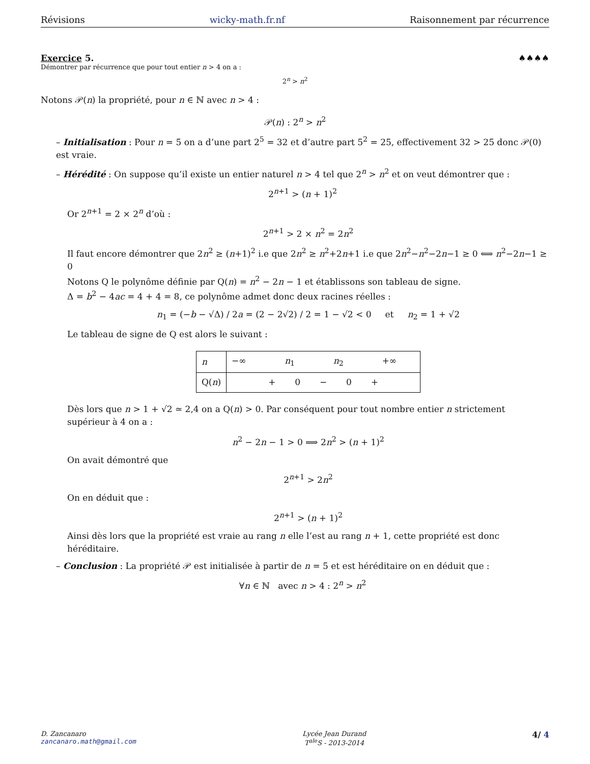Révisions wicky-math.fr.nf Raisonnement par récurrence
Exercice 5. ♠♠♠♠
Démontrer par récurrence que pour tout entier n > 4 on a :
2<sup>n</sup> > n<sup>2</sup>
Notons 𝒫(n) la propriété, pour n ∈ ℕ avec n > 4 :
𝒫(n) : 2<sup>n</sup> > n<sup>2</sup>
– Initialisation : Pour n = 5 on a d’une part 2<sup>5</sup> = 32 et d’autre part 5<sup>2</sup> = 25, effectivement 32 > 25 donc 𝒫(0) est vraie.
– Hérédité : On suppose qu’il existe un entier naturel n > 4 tel que 2<sup>n</sup> > n<sup>2</sup> et on veut démontrer que :
2<sup>n+1</sup> > (n + 1)<sup>2</sup>
Or 2<sup>n+1</sup> = 2 × 2<sup>n</sup> d’où :
2<sup>n+1</sup> > 2 × n<sup>2</sup> = 2n<sup>2</sup>
Il faut encore démontrer que 2n<sup>2</sup> ≥ (n+1)<sup>2</sup> i.e que 2n<sup>2</sup> ≥ n<sup>2</sup>+2n+1 i.e que 2n<sup>2</sup>−n<sup>2</sup>−2n−1 ≥ 0 ⟺ n<sup>2</sup>−2n−1 ≥ 0
Notons Q le polynôme définie par Q(n) = n<sup>2</sup> − 2n − 1 et établissons son tableau de signe.
Δ = b<sup>2</sup> − 4ac = 4 + 4 = 8, ce polynôme admet donc deux racines réelles :
n<sub>1</sub> = (−b − √Δ) / 2a = (2 − 2√2) / 2 = 1 − √2 < 0 et n<sub>2</sub> = 1 + √2
Le tableau de signe de Q est alors le suivant :
| n | −∞ n<sub>1</sub> n<sub>2</sub> +∞ |
| Q( n ) | + 0 − 0 + |
Dès lors que n > 1 + √2 ≃ 2,4 on a Q(n) > 0. Par conséquent pour tout nombre entier n strictement supérieur à 4 on a :
n<sup>2</sup> − 2n − 1 > 0 ⟹ 2n<sup>2</sup> > (n + 1)<sup>2</sup>
On avait démontré que
2<sup>n+1</sup> > 2n<sup>2</sup>
On en déduit que :
2<sup>n+1</sup> > (n + 1)<sup>2</sup>
Ainsi dès lors que la propriété est vraie au rang n elle l’est au rang n + 1, cette propriété est donc héréditaire.
– Conclusion : La propriété 𝒫 est initialisée à partir de n = 5 et est héréditaire on en déduit que :
∀n ∈ ℕ avec n > 4 : 2<sup>n</sup> > n<sup>2</sup>
D. Zancanaro
zancanaro.math@gmail.com
Lycée Jean Durand
T<sup>ale</sup>S - 2013-2014
4/ 4